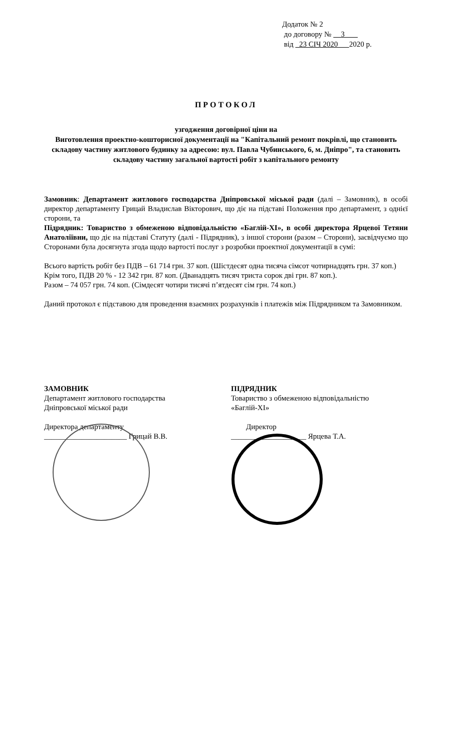Додаток № 2
до договору № 3
від 23 СІЧ 2020 2020 р.
ПРОТОКОЛ
узгодження договірної ціни на
Виготовлення проектно-кошторисної документації на "Капітальний ремонт покрівлі, що становить складову частину житлового будинку за адресою: вул. Павла Чубинського, 6, м. Дніпро", та становить складову частину загальної вартості робіт з капітального ремонту
Замовник: Департамент житлового господарства Дніпровської міської ради (далі – Замовник), в особі директор департаменту Грицай Владислав Вікторович, що діє на підставі Положення про департамент, з однієї сторони, та
Підрядник: Товариство з обмеженою відповідальністю «Баглій-XI», в особі директора Ярцевої Тетяни Анатоліївни, що діє на підставі Статуту (далі - Підрядник), з іншої сторони (разом – Сторони), засвідчуємо що Сторонами була досягнута згода щодо вартості послуг з розробки проектної документації в сумі:
Всього вартість робіт без ПДВ – 61 714 грн. 37 коп. (Шістдесят одна тисяча сімсот чотирнадцять грн. 37 коп.)
Крім того, ПДВ 20 % - 12 342 грн. 87 коп. (Дванадцять тисяч триста сорок дві грн. 87 коп.).
Разом – 74 057 грн. 74 коп. (Сімдесят чотири тисячі п’ятдесят сім грн. 74 коп.)
Даний протокол є підставою для проведення взаємних розрахунків і платежів між Підрядником та Замовником.
ЗАМОВНИК
Департамент житлового господарства
Дніпровської міської ради
Директора департаменту
______________________ Грицай В.В.
ПІДРЯДНИК
Товариство з обмеженою відповідальністю
«Баглій-XI»
Директор
____________________ Ярцева Т.А.